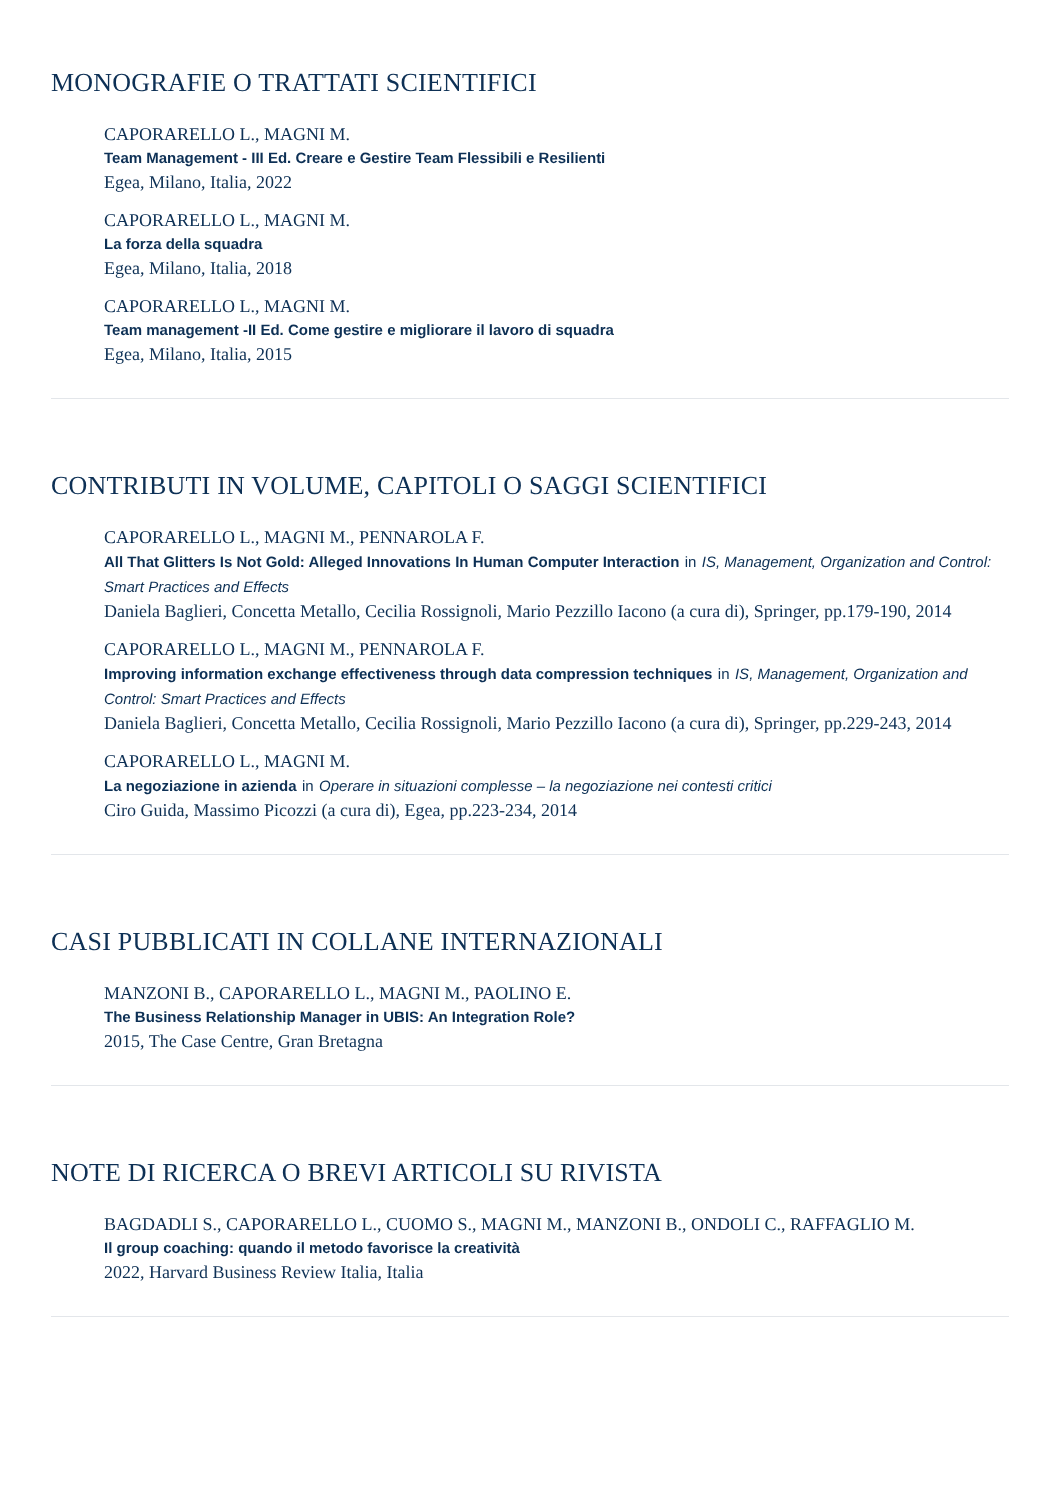MONOGRAFIE O TRATTATI SCIENTIFICI
CAPORARELLO L., MAGNI M.
Team Management - III Ed. Creare e Gestire Team Flessibili e Resilienti
Egea, Milano, Italia, 2022
CAPORARELLO L., MAGNI M.
La forza della squadra
Egea, Milano, Italia, 2018
CAPORARELLO L., MAGNI M.
Team management -II Ed. Come gestire e migliorare il lavoro di squadra
Egea, Milano, Italia, 2015
CONTRIBUTI IN VOLUME, CAPITOLI O SAGGI SCIENTIFICI
CAPORARELLO L., MAGNI M., PENNAROLA F.
All That Glitters Is Not Gold: Alleged Innovations In Human Computer Interaction in IS, Management, Organization and Control: Smart Practices and Effects
Daniela Baglieri, Concetta Metallo, Cecilia Rossignoli, Mario Pezzillo Iacono (a cura di), Springer, pp.179-190, 2014
CAPORARELLO L., MAGNI M., PENNAROLA F.
Improving information exchange effectiveness through data compression techniques in IS, Management, Organization and Control: Smart Practices and Effects
Daniela Baglieri, Concetta Metallo, Cecilia Rossignoli, Mario Pezzillo Iacono (a cura di), Springer, pp.229-243, 2014
CAPORARELLO L., MAGNI M.
La negoziazione in azienda in Operare in situazioni complesse – la negoziazione nei contesti critici
Ciro Guida, Massimo Picozzi (a cura di), Egea, pp.223-234, 2014
CASI PUBBLICATI IN COLLANE INTERNAZIONALI
MANZONI B., CAPORARELLO L., MAGNI M., PAOLINO E.
The Business Relationship Manager in UBIS: An Integration Role?
2015, The Case Centre, Gran Bretagna
NOTE DI RICERCA O BREVI ARTICOLI SU RIVISTA
BAGDADLI S., CAPORARELLO L., CUOMO S., MAGNI M., MANZONI B., ONDOLI C., RAFFAGLIO M.
Il group coaching: quando il metodo favorisce la creatività
2022, Harvard Business Review Italia, Italia